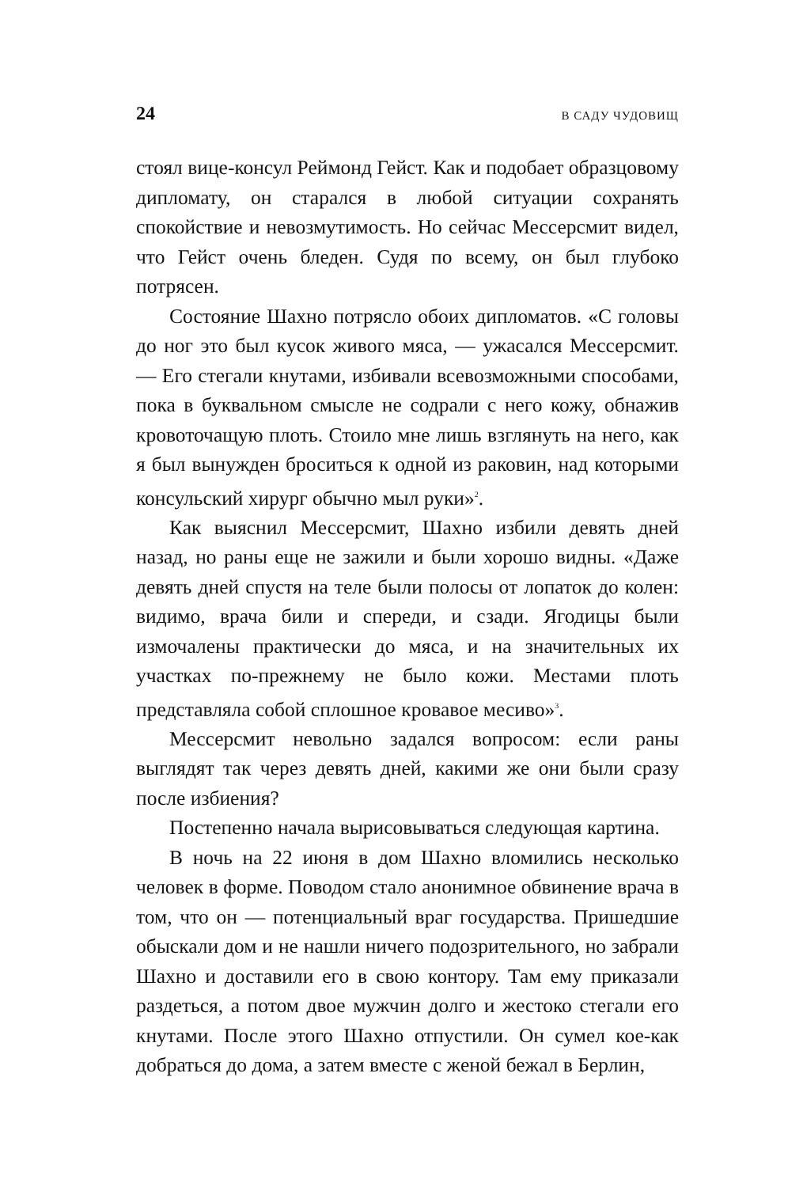24 В САДУ ЧУДОВИЩ
стоял вице-консул Реймонд Гейст. Как и подобает образцовому дипломату, он старался в любой ситуации сохранять спокойствие и невозмутимость. Но сейчас Мессерсмит видел, что Гейст очень бледен. Судя по всему, он был глубоко потрясен.
Состояние Шахно потрясло обоих дипломатов. «С головы до ног это был кусок живого мяса, — ужасался Мессерсмит. — Его стегали кнутами, избивали всевозможными способами, пока в буквальном смысле не содрали с него кожу, обнажив кровоточащую плоть. Стоило мне лишь взглянуть на него, как я был вынужден броситься к одной из раковин, над которыми консульский хирург обычно мыл руки»<sup>2</sup>.
Как выяснил Мессерсмит, Шахно избили девять дней назад, но раны еще не зажили и были хорошо видны. «Даже девять дней спустя на теле были полосы от лопаток до колен: видимо, врача били и спереди, и сзади. Ягодицы были измочалены практически до мяса, и на значительных их участках по-прежнему не было кожи. Местами плоть представляла собой сплошное кровавое месиво»<sup>3</sup>.
Мессерсмит невольно задался вопросом: если раны выглядят так через девять дней, какими же они были сразу после избиения?
Постепенно начала вырисовываться следующая картина.
В ночь на 22 июня в дом Шахно вломились несколько человек в форме. Поводом стало анонимное обвинение врача в том, что он — потенциальный враг государства. Пришедшие обыскали дом и не нашли ничего подозрительного, но забрали Шахно и доставили его в свою контору. Там ему приказали раздеться, а потом двое мужчин долго и жестоко стегали его кнутами. После этого Шахно отпустили. Он сумел кое-как добраться до дома, а затем вместе с женой бежал в Берлин,